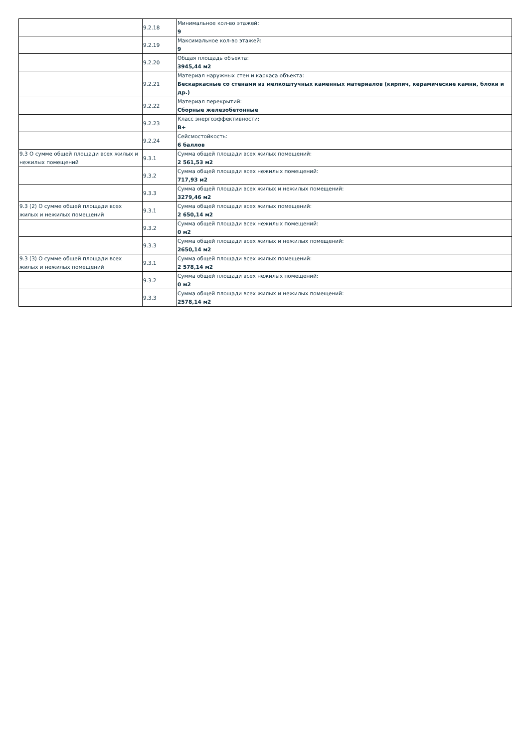| | 9.2.18 | Минимальное кол-во этажей: 9 |
| | 9.2.19 | Максимальное кол-во этажей: 9 |
| | 9.2.20 | Общая площадь объекта: 3945,44 м2 |
| | 9.2.21 | Материал наружных стен и каркаса объекта: Бескаркасные со стенами из мелкоштучных каменных материалов (кирпич, керамические камни, блоки и др.) |
| | 9.2.22 | Материал перекрытий: Сборные железобетонные |
| | 9.2.23 | Класс энергоэффективности: B+ |
| | 9.2.24 | Сейсмостойкость: 6 баллов |
| 9.3 О сумме общей площади всех жилых и нежилых помещений | 9.3.1 | Сумма общей площади всех жилых помещений: 2 561,53 м2 |
| | 9.3.2 | Сумма общей площади всех нежилых помещений: 717,93 м2 |
| | 9.3.3 | Сумма общей площади всех жилых и нежилых помещений: 3279,46 м2 |
| 9.3 (2) О сумме общей площади всех жилых и нежилых помещений | 9.3.1 | Сумма общей площади всех жилых помещений: 2 650,14 м2 |
| | 9.3.2 | Сумма общей площади всех нежилых помещений: 0 м2 |
| | 9.3.3 | Сумма общей площади всех жилых и нежилых помещений: 2650,14 м2 |
| 9.3 (3) О сумме общей площади всех жилых и нежилых помещений | 9.3.1 | Сумма общей площади всех жилых помещений: 2 578,14 м2 |
| | 9.3.2 | Сумма общей площади всех нежилых помещений: 0 м2 |
| | 9.3.3 | Сумма общей площади всех жилых и нежилых помещений: 2578,14 м2 |